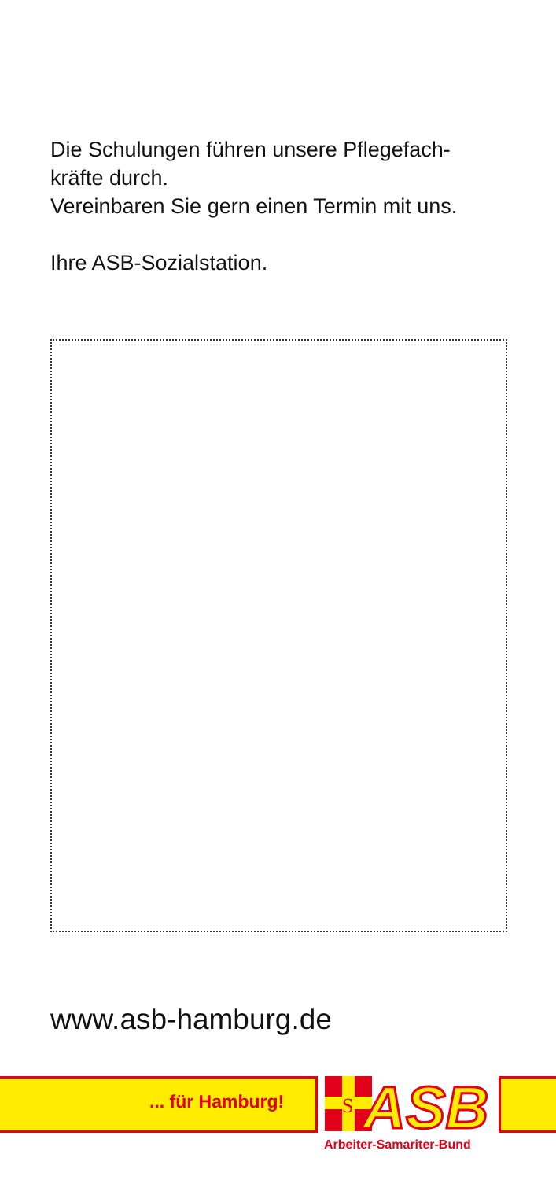Die Schulungen führen unsere Pflegefach-
kräfte durch.
Vereinbaren Sie gern einen Termin mit uns.
Ihre ASB-Sozialstation.
www.asb-hamburg.de
... für Hamburg!
S
ASB
Arbeiter-Samariter-Bund